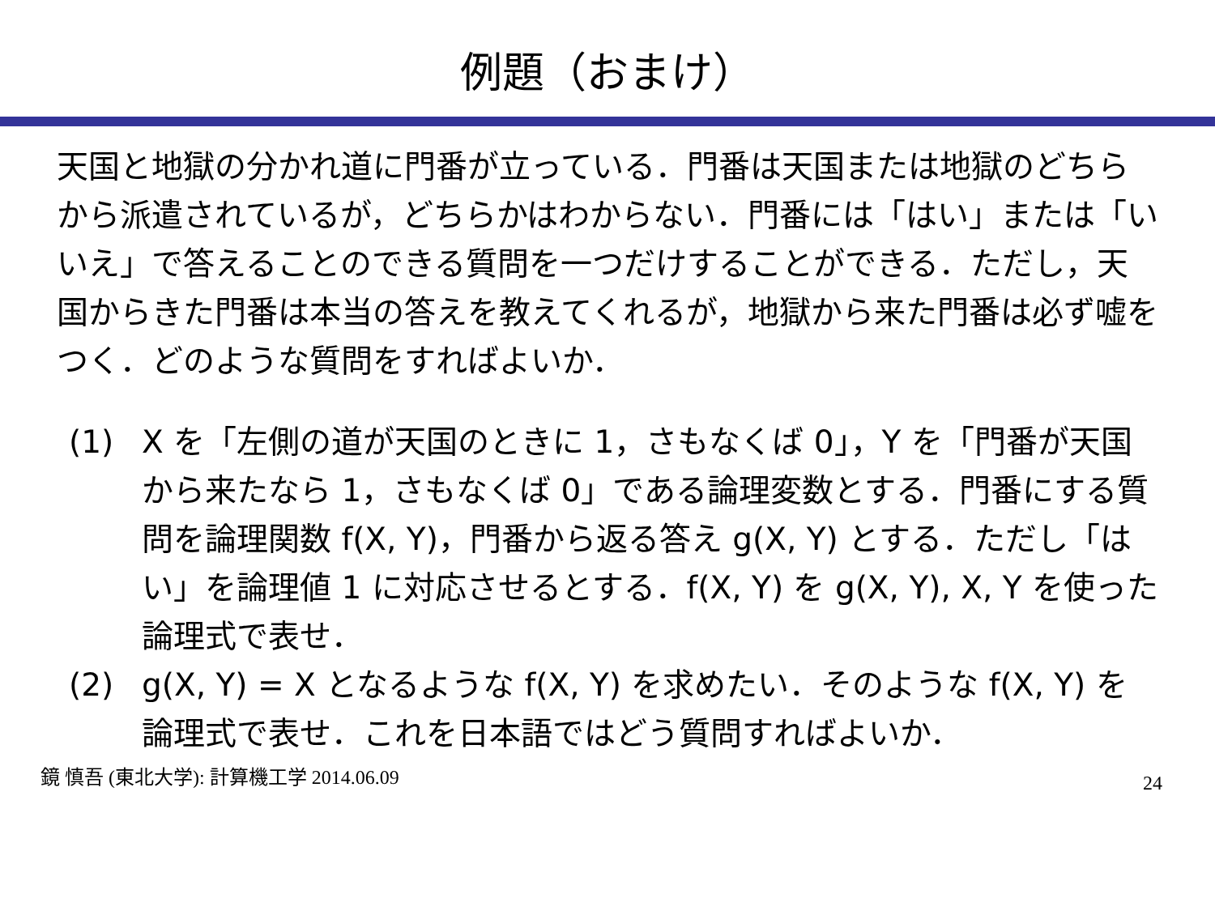例題（おまけ）
天国と地獄の分かれ道に門番が立っている．門番は天国または地獄のどちらから派遣されているが，どちらかはわからない．門番には「はい」または「いいえ」で答えることのできる質問を一つだけすることができる．ただし，天国からきた門番は本当の答えを教えてくれるが，地獄から来た門番は必ず嘘をつく．どのような質問をすればよいか．
(1) X を「左側の道が天国のときに 1，さもなくば 0」，Y を「門番が天国から来たなら 1，さもなくば 0」である論理変数とする．門番にする質問を論理関数 f(X, Y)，門番から返る答え g(X, Y) とする．ただし「はい」を論理値 1 に対応させるとする．f(X, Y) を g(X, Y), X, Y を使った論理式で表せ．
(2) g(X, Y) = X となるような f(X, Y) を求めたい．そのような f(X, Y) を論理式で表せ．これを日本語ではどう質問すればよいか．
鏡 慎吾 (東北大学): 計算機工学 2014.06.09 24